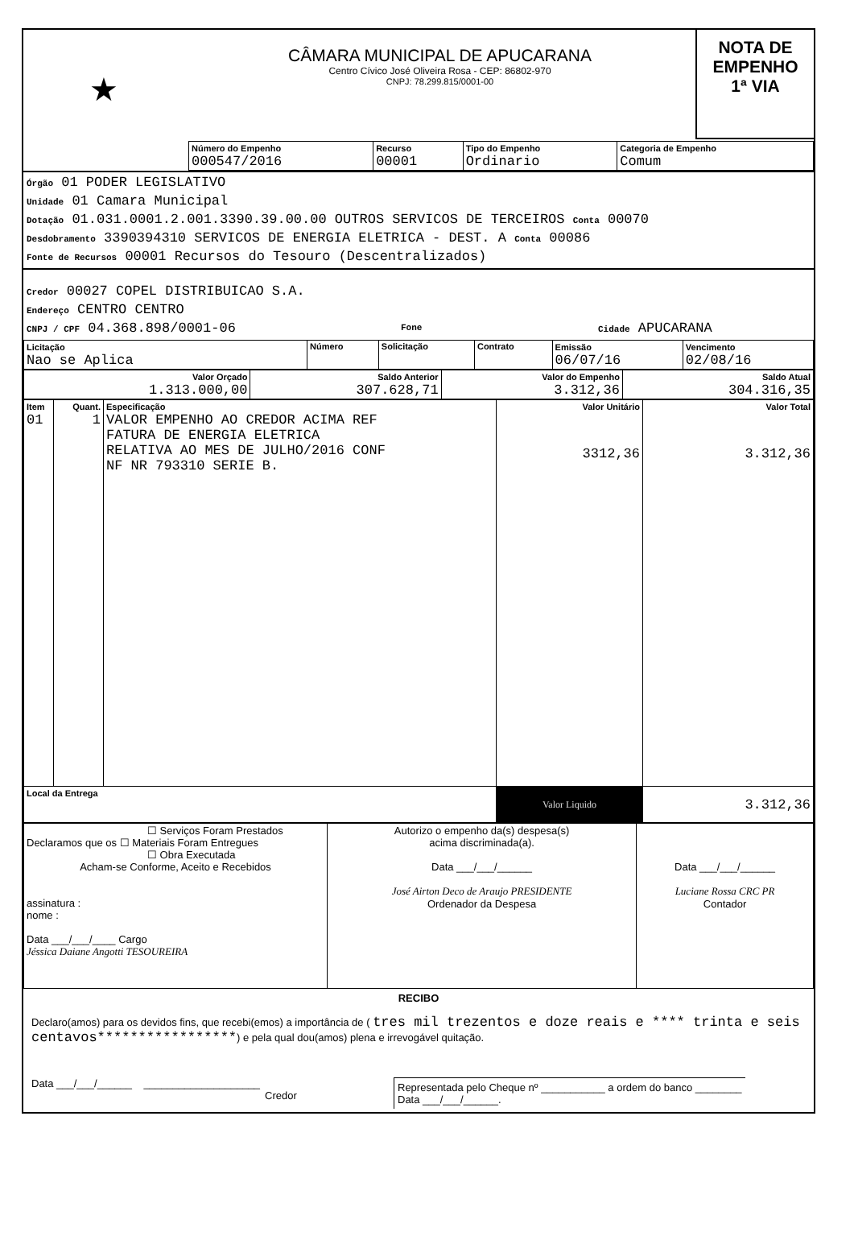★
CÂMARA MUNICIPAL DE APUCARANA
Centro Cívico José Oliveira Rosa - CEP: 86802-970
CNPJ: 78.299.815/0001-00
NOTA DE
EMPENHO
1ª VIA
| Número do Empenho 000547/2016 | Recurso 00001 | Tipo do Empenho Ordinario | Categoria de Empenho Comum |
Órgão 01 PODER LEGISLATIVO
Unidade 01 Camara Municipal
Dotação 01.031.0001.2.001.3390.39.00.00 OUTROS SERVICOS DE TERCEIROS Conta 00070
Desdobramento 3390394310 SERVICOS DE ENERGIA ELETRICA - DEST. A Conta 00086
Fonte de Recursos 00001 Recursos do Tesouro (Descentralizados)
Credor 00027 COPEL DISTRIBUICAO S.A.
Endereço CENTRO CENTRO
CNPJ / CPF 04.368.898/0001-06 Fone Cidade APUCARANA
| Licitação Nao se Aplica | Número | Solicitação | Contrato | Emissão 06/07/16 | Vencimento 02/08/16 |
| Valor Orçado 1.313.000,00 | Saldo Anterior 307.628,71 | Valor do Empenho 3.312,36 | Saldo Atual 304.316,35 |
| Item 01 | Quant. 1 | Especificação VALOR EMPENHO AO CREDOR ACIMA REF FATURA DE ENERGIA ELETRICA RELATIVA AO MES DE JULHO/2016 CONF NF NR 793310 SERIE B. | Valor Unitário 3312,36 | Valor Total 3.312,36 |
| Local da Entrega | | | Valor Liquido | 3.312,36 |
| ☐ Serviços Foram Prestados Declaramos que os ☐ Materiais Foram Entregues ☐ Obra Executada Acham-se Conforme, Aceito e Recebidos assinatura : nome : Data ___/___/____ Cargo Jéssica Daiane Angotti TESOUREIRA | Autorizo o empenho da(s) despesa(s) acima discriminada(a). Data ___/___/______ José Airton Deco de Araujo PRESIDENTE Ordenador da Despesa | Data ___/___/______ Luciane Rossa CRC PR Contador |
RECIBO
Declaro(amos) para os devidos fins, que recebi(emos) a importância de ( tres mil trezentos e doze reais e **** trinta e seis centavos*****************) e pela qual dou(amos) plena e irrevogável quitação.
Data ___/___/______ ____________________
Credor
Representada pelo Cheque nº ___________ a ordem do banco ________
Data ___/___/______.